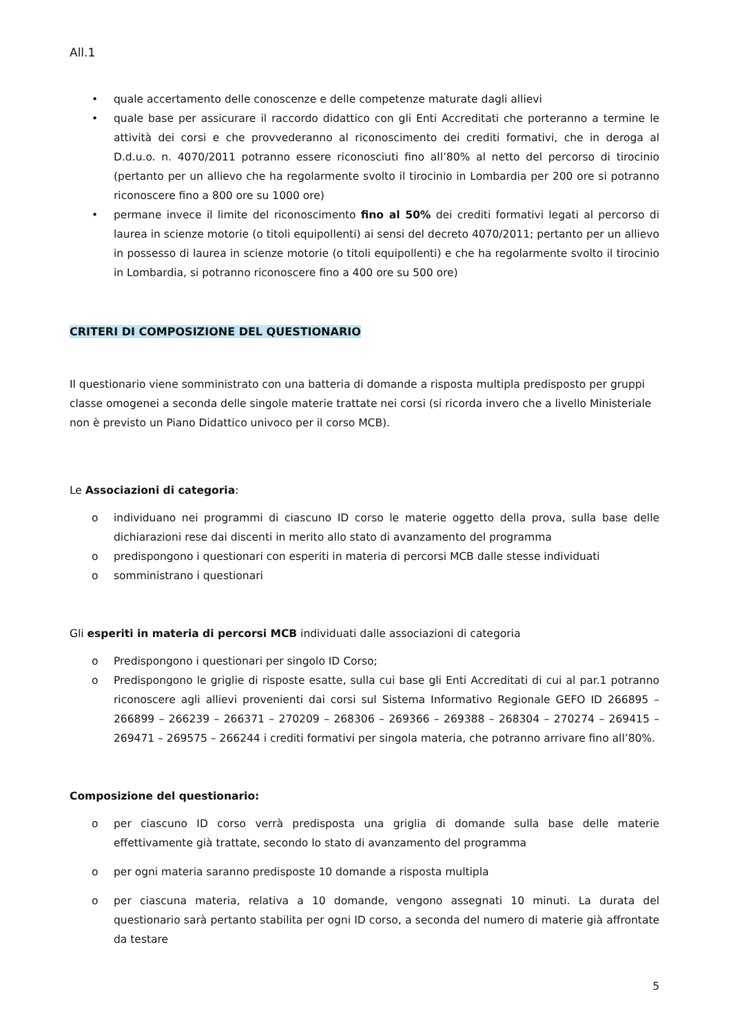All.1
• quale accertamento delle conoscenze e delle competenze maturate dagli allievi
• quale base per assicurare il raccordo didattico con gli Enti Accreditati che porteranno a termine le attività dei corsi e che provvederanno al riconoscimento dei crediti formativi, che in deroga al D.d.u.o. n. 4070/2011 potranno essere riconosciuti fino all’80% al netto del percorso di tirocinio (pertanto per un allievo che ha regolarmente svolto il tirocinio in Lombardia per 200 ore si potranno riconoscere fino a 800 ore su 1000 ore)
• permane invece il limite del riconoscimento fino al 50% dei crediti formativi legati al percorso di laurea in scienze motorie (o titoli equipollenti) ai sensi del decreto 4070/2011; pertanto per un allievo in possesso di laurea in scienze motorie (o titoli equipollenti) e che ha regolarmente svolto il tirocinio in Lombardia, si potranno riconoscere fino a 400 ore su 500 ore)
CRITERI DI COMPOSIZIONE DEL QUESTIONARIO
Il questionario viene somministrato con una batteria di domande a risposta multipla predisposto per gruppi classe omogenei a seconda delle singole materie trattate nei corsi (si ricorda invero che a livello Ministeriale non è previsto un Piano Didattico univoco per il corso MCB).
Le Associazioni di categoria:
o individuano nei programmi di ciascuno ID corso le materie oggetto della prova, sulla base delle dichiarazioni rese dai discenti in merito allo stato di avanzamento del programma
o predispongono i questionari con esperiti in materia di percorsi MCB dalle stesse individuati
o somministrano i questionari
Gli esperiti in materia di percorsi MCB individuati dalle associazioni di categoria
o Predispongono i questionari per singolo ID Corso;
o Predispongono le griglie di risposte esatte, sulla cui base gli Enti Accreditati di cui al par.1 potranno riconoscere agli allievi provenienti dai corsi sul Sistema Informativo Regionale GEFO ID 266895 – 266899 – 266239 – 266371 – 270209 – 268306 – 269366 – 269388 – 268304 – 270274 – 269415 – 269471 – 269575 – 266244 i crediti formativi per singola materia, che potranno arrivare fino all’80%.
Composizione del questionario:
o per ciascuno ID corso verrà predisposta una griglia di domande sulla base delle materie effettivamente già trattate, secondo lo stato di avanzamento del programma
o per ogni materia saranno predisposte 10 domande a risposta multipla
o per ciascuna materia, relativa a 10 domande, vengono assegnati 10 minuti. La durata del questionario sarà pertanto stabilita per ogni ID corso, a seconda del numero di materie già affrontate da testare
5